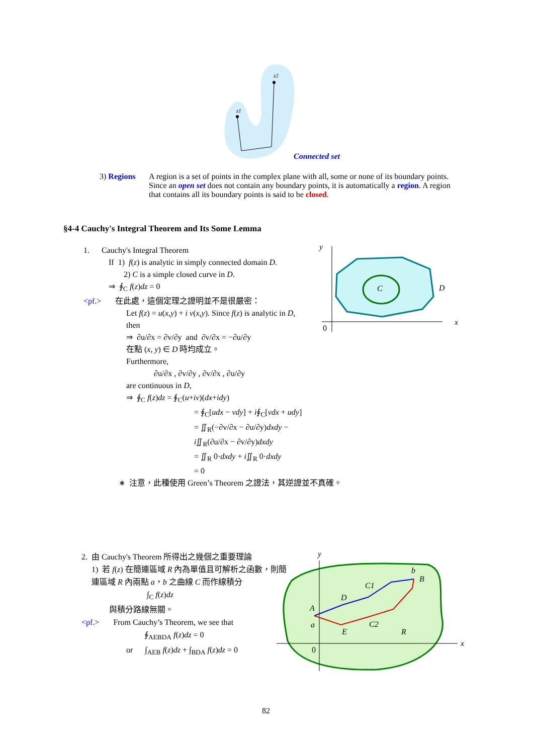z1
z2
Connected set
3) Regions A region is a set of points in the complex plane with all, some or none of its boundary points. Since an open set does not contain any boundary points, it is automatically a region. A region that contains all its boundary points is said to be closed.
§4-4 Cauchy's Integral Theorem and Its Some Lemma
1. Cauchy's Integral Theorem
If 1) f(z) is analytic in simply connected domain D.
2) C is a simple closed curve in D.
⇒ ∮<sub>C</sub> f(z)dz = 0
<pf.> 在此處，這個定理之證明並不是很嚴密：
Let f(z) = u(x,y) + i v(x,y). Since f(z) is analytic in D, then
⇒ ∂u/∂x = ∂v/∂y and ∂v/∂x = −∂u/∂y
在點 (x, y) ∈ D 時均成立。
Furthermore,
∂u/∂x , ∂v/∂y , ∂v/∂x , ∂u/∂y
are continuous in D,
⇒ ∮<sub>C</sub> f(z)dz = ∮<sub>C</sub>(u+iv)(dx+idy)
= ∮<sub>C</sub>[udx − vdy] + i∮<sub>C</sub>[vdx + udy]
= ∬<sub>R</sub>(−∂v/∂x − ∂u/∂y)dxdy − i∬<sub>R</sub>(∂u/∂x − ∂v/∂y)dxdy
= ∬<sub>R</sub> 0·dxdy + i∬<sub>R</sub> 0·dxdy
= 0
∗ 注意，此種使用 Green’s Theorem 之證法，其逆證並不真確。
y
C
D
0
x
2. 由 Cauchy's Theorem 所得出之幾個之重要理論
1) 若 f(z) 在簡連區域 R 內為單值且可解析之函數，則簡連區域 R 內兩點 a，b 之曲線 C 而作線積分
∫<sub>C</sub> f(z)dz
與積分路線無關。
<pf.> From Cauchy’s Theorem, we see that
∮<sub>AEBDA</sub> f(z)dz = 0
or ∫<sub>AEB</sub> f(z)dz + ∫<sub>BDA</sub> f(z)dz = 0
y
b
B
C1
D
A
a
C2
E
R
0
x
82